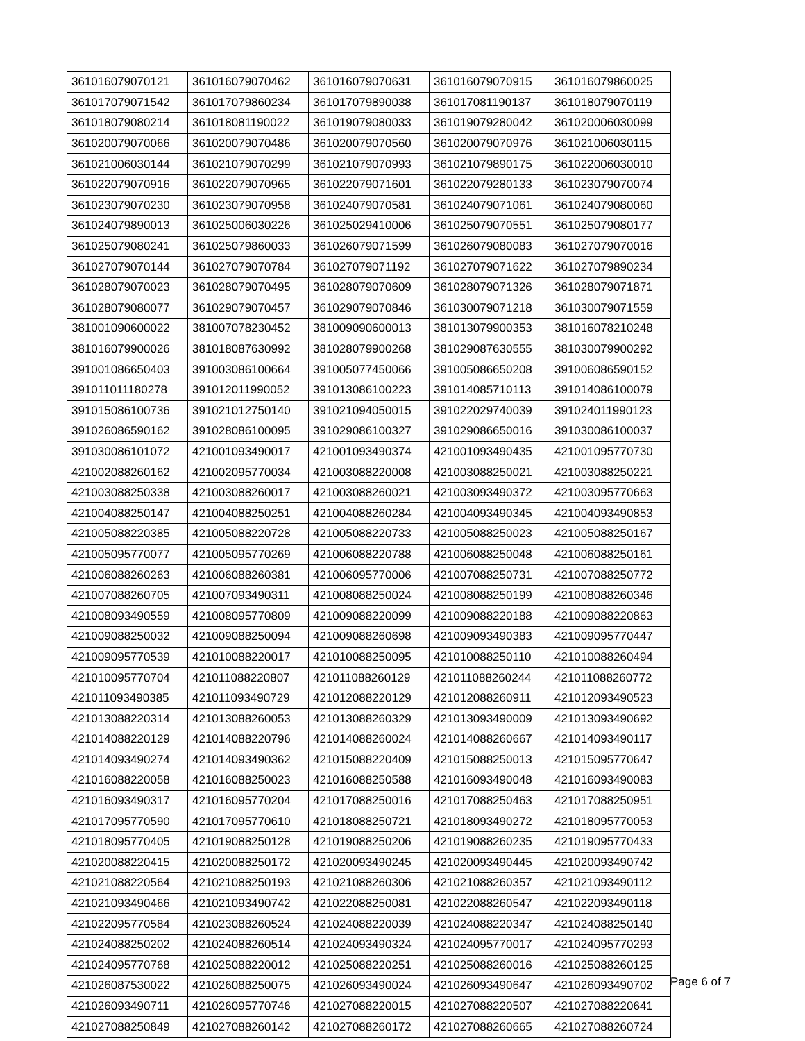| 361016079070121 | 361016079070462 | 361016079070631 | 361016079070915 | 361016079860025 |
| 361017079071542 | 361017079860234 | 361017079890038 | 361017081190137 | 361018079070119 |
| 361018079080214 | 361018081190022 | 361019079080033 | 361019079280042 | 361020006030099 |
| 361020079070066 | 361020079070486 | 361020079070560 | 361020079070976 | 361021006030115 |
| 361021006030144 | 361021079070299 | 361021079070993 | 361021079890175 | 361022006030010 |
| 361022079070916 | 361022079070965 | 361022079071601 | 361022079280133 | 361023079070074 |
| 361023079070230 | 361023079070958 | 361024079070581 | 361024079071061 | 361024079080060 |
| 361024079890013 | 361025006030226 | 361025029410006 | 361025079070551 | 361025079080177 |
| 361025079080241 | 361025079860033 | 361026079071599 | 361026079080083 | 361027079070016 |
| 361027079070144 | 361027079070784 | 361027079071192 | 361027079071622 | 361027079890234 |
| 361028079070023 | 361028079070495 | 361028079070609 | 361028079071326 | 361028079071871 |
| 361028079080077 | 361029079070457 | 361029079070846 | 361030079071218 | 361030079071559 |
| 381001090600022 | 381007078230452 | 381009090600013 | 381013079900353 | 381016078210248 |
| 381016079900026 | 381018087630992 | 381028079900268 | 381029087630555 | 381030079900292 |
| 391001086650403 | 391003086100664 | 391005077450066 | 391005086650208 | 391006086590152 |
| 391011011180278 | 391012011990052 | 391013086100223 | 391014085710113 | 391014086100079 |
| 391015086100736 | 391021012750140 | 391021094050015 | 391022029740039 | 391024011990123 |
| 391026086590162 | 391028086100095 | 391029086100327 | 391029086650016 | 391030086100037 |
| 391030086101072 | 421001093490017 | 421001093490374 | 421001093490435 | 421001095770730 |
| 421002088260162 | 421002095770034 | 421003088220008 | 421003088250021 | 421003088250221 |
| 421003088250338 | 421003088260017 | 421003088260021 | 421003093490372 | 421003095770663 |
| 421004088250147 | 421004088250251 | 421004088260284 | 421004093490345 | 421004093490853 |
| 421005088220385 | 421005088220728 | 421005088220733 | 421005088250023 | 421005088250167 |
| 421005095770077 | 421005095770269 | 421006088220788 | 421006088250048 | 421006088250161 |
| 421006088260263 | 421006088260381 | 421006095770006 | 421007088250731 | 421007088250772 |
| 421007088260705 | 421007093490311 | 421008088250024 | 421008088250199 | 421008088260346 |
| 421008093490559 | 421008095770809 | 421009088220099 | 421009088220188 | 421009088220863 |
| 421009088250032 | 421009088250094 | 421009088260698 | 421009093490383 | 421009095770447 |
| 421009095770539 | 421010088220017 | 421010088250095 | 421010088250110 | 421010088260494 |
| 421010095770704 | 421011088220807 | 421011088260129 | 421011088260244 | 421011088260772 |
| 421011093490385 | 421011093490729 | 421012088220129 | 421012088260911 | 421012093490523 |
| 421013088220314 | 421013088260053 | 421013088260329 | 421013093490009 | 421013093490692 |
| 421014088220129 | 421014088220796 | 421014088260024 | 421014088260667 | 421014093490117 |
| 421014093490274 | 421014093490362 | 421015088220409 | 421015088250013 | 421015095770647 |
| 421016088220058 | 421016088250023 | 421016088250588 | 421016093490048 | 421016093490083 |
| 421016093490317 | 421016095770204 | 421017088250016 | 421017088250463 | 421017088250951 |
| 421017095770590 | 421017095770610 | 421018088250721 | 421018093490272 | 421018095770053 |
| 421018095770405 | 421019088250128 | 421019088250206 | 421019088260235 | 421019095770433 |
| 421020088220415 | 421020088250172 | 421020093490245 | 421020093490445 | 421020093490742 |
| 421021088220564 | 421021088250193 | 421021088260306 | 421021088260357 | 421021093490112 |
| 421021093490466 | 421021093490742 | 421022088250081 | 421022088260547 | 421022093490118 |
| 421022095770584 | 421023088260524 | 421024088220039 | 421024088220347 | 421024088250140 |
| 421024088250202 | 421024088260514 | 421024093490324 | 421024095770017 | 421024095770293 |
| 421024095770768 | 421025088220012 | 421025088220251 | 421025088260016 | 421025088260125 |
| 421026087530022 | 421026088250075 | 421026093490024 | 421026093490647 | 421026093490702 |
| 421026093490711 | 421026095770746 | 421027088220015 | 421027088220507 | 421027088220641 |
| 421027088250849 | 421027088260142 | 421027088260172 | 421027088260665 | 421027088260724 |
Page 6 of 7